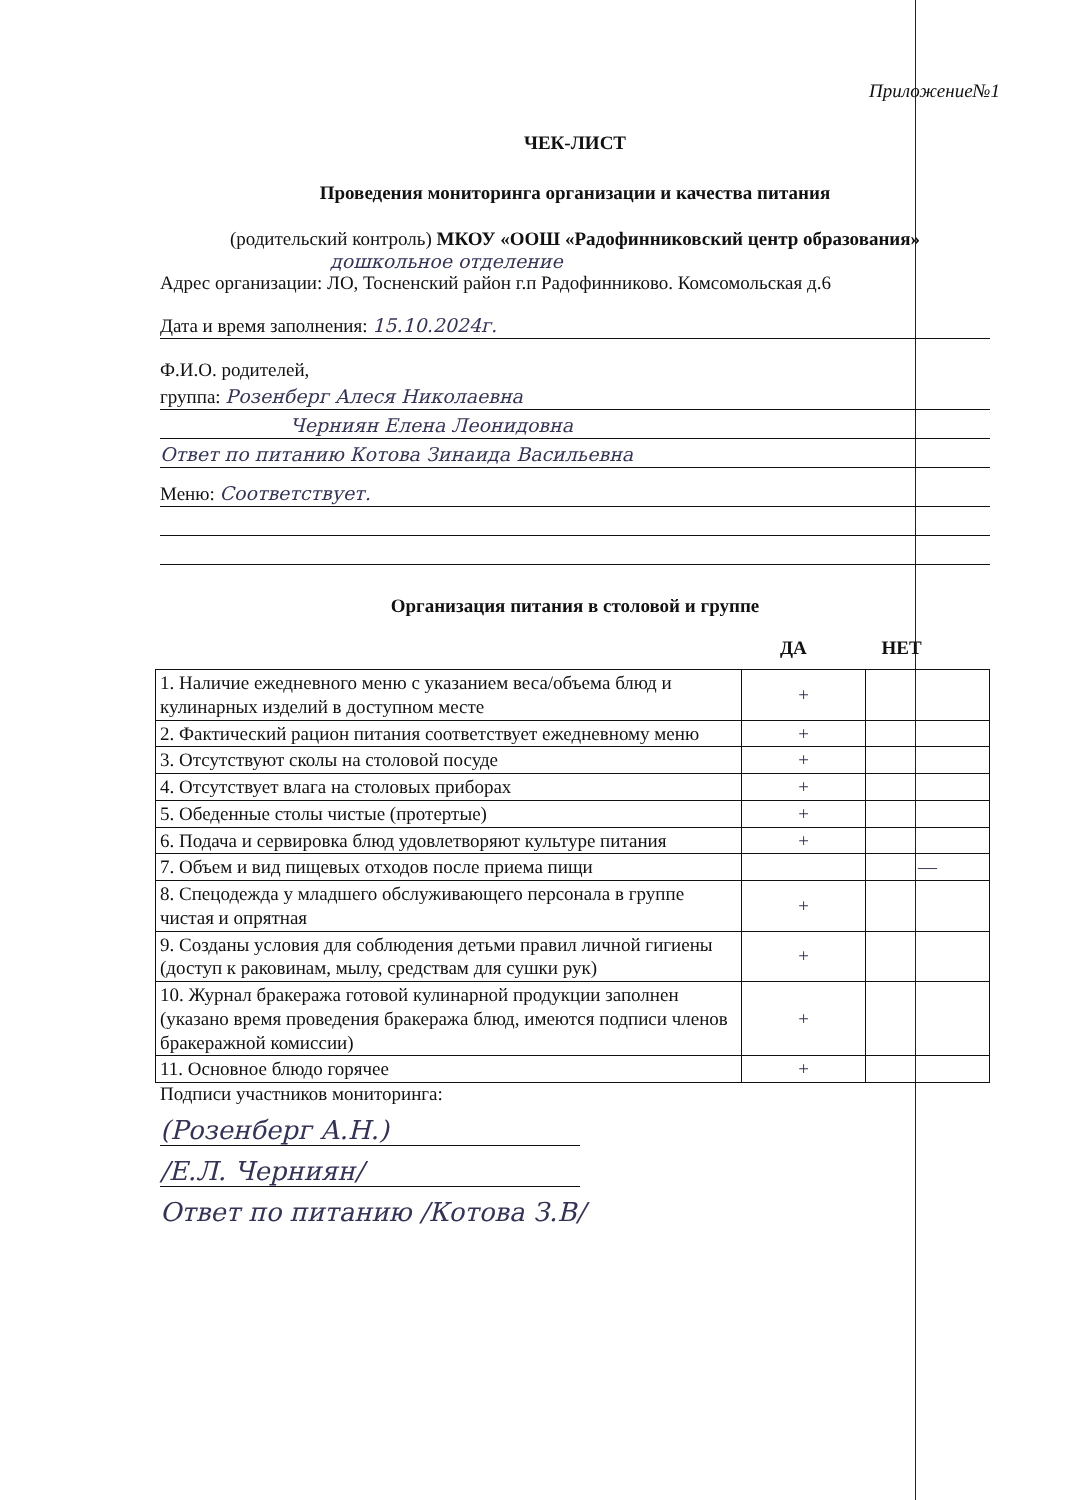Приложение№1
ЧЕК-ЛИСТ
Проведения мониторинга организации и качества питания
(родительский контроль) МКОУ «ООШ «Радофинниковский центр образования»
дошкольное отделение
Адрес организации: ЛО, Тосненский район г.п Радофинниково. Комсомольская д.6
Дата и время заполнения: 15.10.2024г.
Ф.И.О. родителей,
группа: Розенберг Алеся Николаевна
Черниян Елена Леонидовна
Ответ по питанию Котова Зинаида Васильевна
Меню: Соответствует.
Организация питания в столовой и группе
ДА НЕТ
| 1. Наличие ежедневного меню с указанием веса/объема блюд и кулинарных изделий в доступном месте | + | |
| 2. Фактический рацион питания соответствует ежедневному меню | + | |
| 3. Отсутствуют сколы на столовой посуде | + | |
| 4. Отсутствует влага на столовых приборах | + | |
| 5. Обеденные столы чистые (протертые) | + | |
| 6. Подача и сервировка блюд удовлетворяют культуре питания | + | |
| 7. Объем и вид пищевых отходов после приема пищи | | — |
| 8. Спецодежда у младшего обслуживающего персонала в группе чистая и опрятная | + | |
| 9. Созданы условия для соблюдения детьми правил личной гигиены (доступ к раковинам, мылу, средствам для сушки рук) | + | |
| 10. Журнал бракеража готовой кулинарной продукции заполнен (указано время проведения бракеража блюд, имеются подписи членов бракеражной комиссии) | + | |
| 11. Основное блюдо горячее | + | |
Подписи участников мониторинга:
(Розенберг А.Н.)
/Е.Л. Черниян/
Ответ по питанию /Котова З.В/